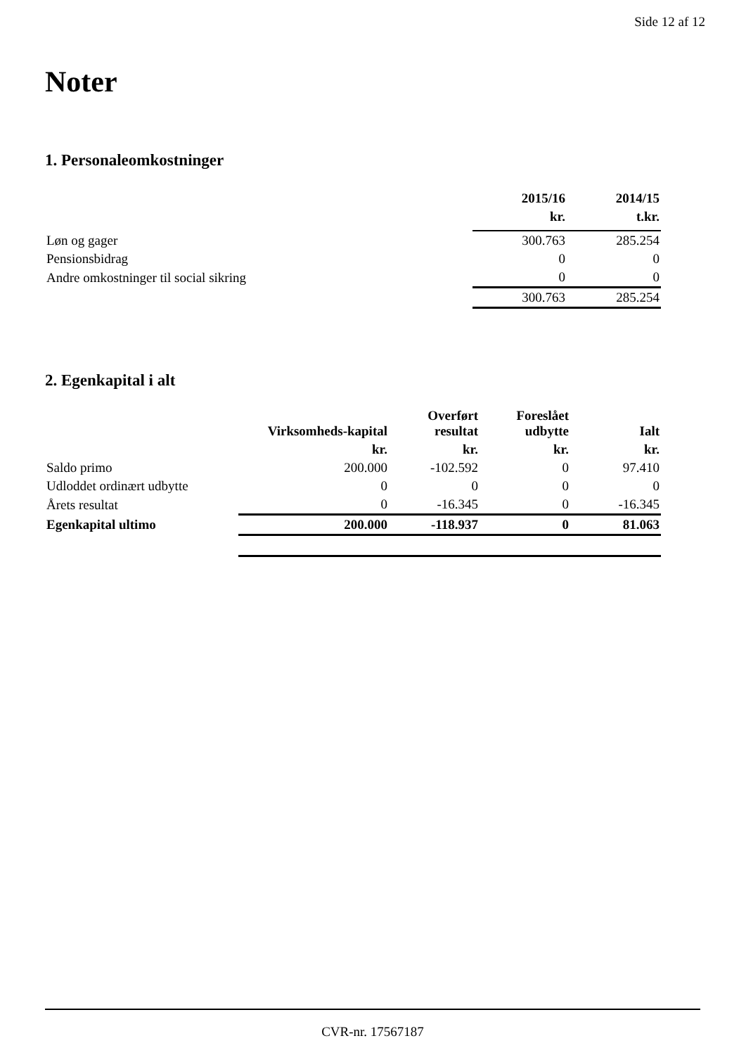Side 12 af 12
Noter
1. Personaleomkostninger
| | 2015/16 | 2014/15 |
| --- | --- | --- |
| | kr. | t.kr. |
| Løn og gager | 300.763 | 285.254 |
| Pensionsbidrag | 0 | 0 |
| Andre omkostninger til social sikring | 0 | 0 |
| | 300.763 | 285.254 |
2. Egenkapital i alt
| | Virksomheds-kapital | Overført resultat | Foreslået udbytte | Ialt |
| --- | --- | --- | --- | --- |
| | kr. | kr. | kr. | kr. |
| Saldo primo | 200.000 | -102.592 | 0 | 97.410 |
| Udloddet ordinært udbytte | 0 | 0 | 0 | 0 |
| Årets resultat | 0 | -16.345 | 0 | -16.345 |
| Egenkapital ultimo | 200.000 | -118.937 | 0 | 81.063 |
CVR-nr. 17567187